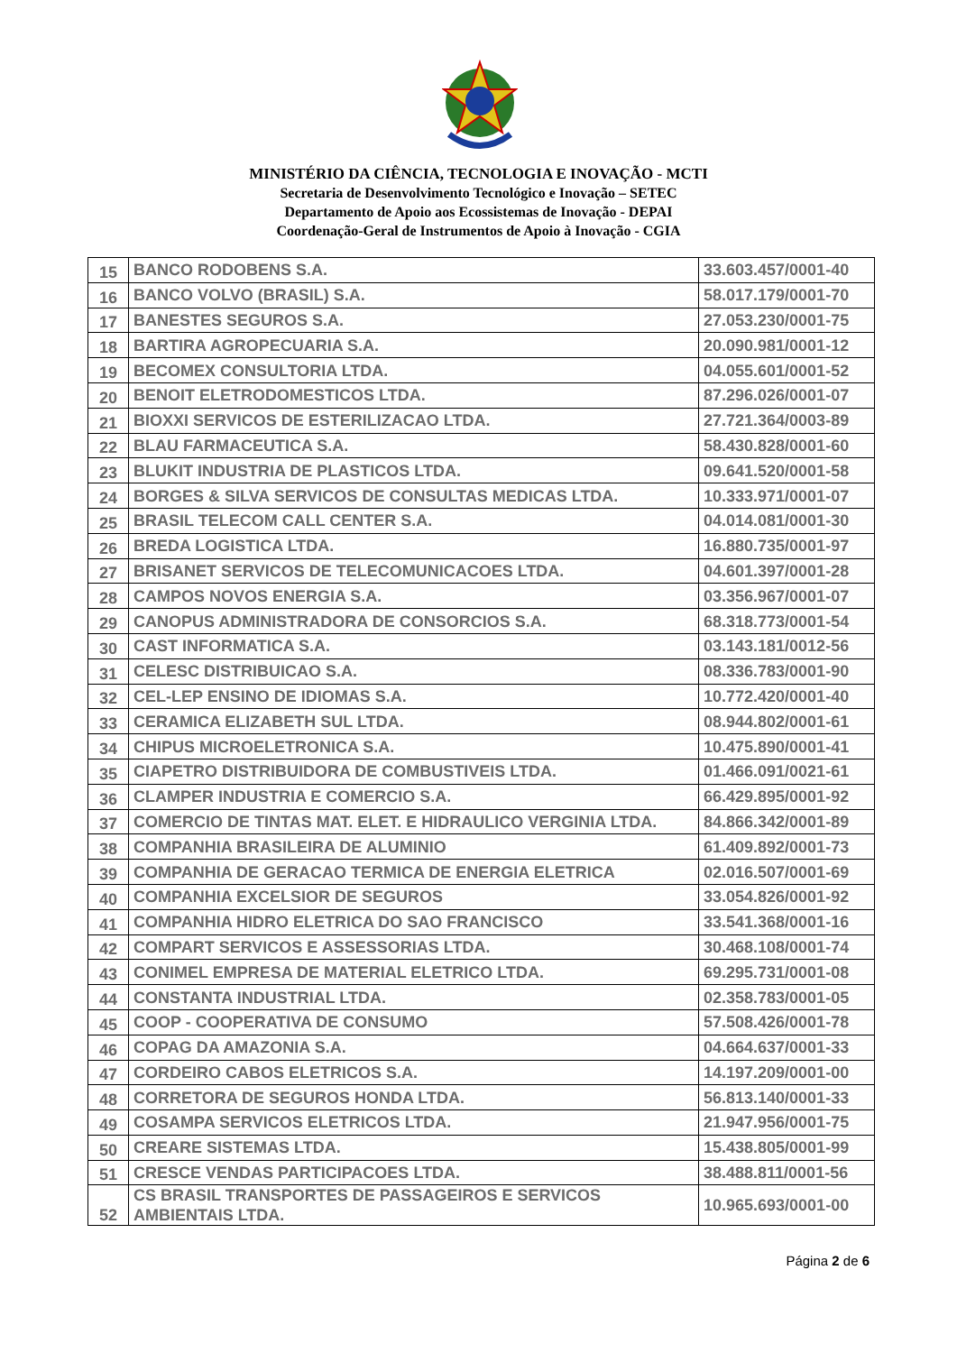MINISTÉRIO DA CIÊNCIA, TECNOLOGIA E INOVAÇÃO - MCTI
Secretaria de Desenvolvimento Tecnológico e Inovação – SETEC
Departamento de Apoio aos Ecossistemas de Inovação - DEPAI
Coordenação-Geral de Instrumentos de Apoio à Inovação - CGIA
| 15 | BANCO RODOBENS S.A. | 33.603.457/0001-40 |
| 16 | BANCO VOLVO (BRASIL) S.A. | 58.017.179/0001-70 |
| 17 | BANESTES SEGUROS S.A. | 27.053.230/0001-75 |
| 18 | BARTIRA AGROPECUARIA S.A. | 20.090.981/0001-12 |
| 19 | BECOMEX CONSULTORIA LTDA. | 04.055.601/0001-52 |
| 20 | BENOIT ELETRODOMESTICOS LTDA. | 87.296.026/0001-07 |
| 21 | BIOXXI SERVICOS DE ESTERILIZACAO LTDA. | 27.721.364/0003-89 |
| 22 | BLAU FARMACEUTICA S.A. | 58.430.828/0001-60 |
| 23 | BLUKIT INDUSTRIA DE PLASTICOS LTDA. | 09.641.520/0001-58 |
| 24 | BORGES & SILVA SERVICOS DE CONSULTAS MEDICAS LTDA. | 10.333.971/0001-07 |
| 25 | BRASIL TELECOM CALL CENTER S.A. | 04.014.081/0001-30 |
| 26 | BREDA LOGISTICA LTDA. | 16.880.735/0001-97 |
| 27 | BRISANET SERVICOS DE TELECOMUNICACOES LTDA. | 04.601.397/0001-28 |
| 28 | CAMPOS NOVOS ENERGIA S.A. | 03.356.967/0001-07 |
| 29 | CANOPUS ADMINISTRADORA DE CONSORCIOS S.A. | 68.318.773/0001-54 |
| 30 | CAST INFORMATICA S.A. | 03.143.181/0012-56 |
| 31 | CELESC DISTRIBUICAO S.A. | 08.336.783/0001-90 |
| 32 | CEL-LEP ENSINO DE IDIOMAS S.A. | 10.772.420/0001-40 |
| 33 | CERAMICA ELIZABETH SUL LTDA. | 08.944.802/0001-61 |
| 34 | CHIPUS MICROELETRONICA S.A. | 10.475.890/0001-41 |
| 35 | CIAPETRO DISTRIBUIDORA DE COMBUSTIVEIS LTDA. | 01.466.091/0021-61 |
| 36 | CLAMPER INDUSTRIA E COMERCIO S.A. | 66.429.895/0001-92 |
| 37 | COMERCIO DE TINTAS MAT. ELET. E HIDRAULICO VERGINIA LTDA. | 84.866.342/0001-89 |
| 38 | COMPANHIA BRASILEIRA DE ALUMINIO | 61.409.892/0001-73 |
| 39 | COMPANHIA DE GERACAO TERMICA DE ENERGIA ELETRICA | 02.016.507/0001-69 |
| 40 | COMPANHIA EXCELSIOR DE SEGUROS | 33.054.826/0001-92 |
| 41 | COMPANHIA HIDRO ELETRICA DO SAO FRANCISCO | 33.541.368/0001-16 |
| 42 | COMPART SERVICOS E ASSESSORIAS LTDA. | 30.468.108/0001-74 |
| 43 | CONIMEL EMPRESA DE MATERIAL ELETRICO LTDA. | 69.295.731/0001-08 |
| 44 | CONSTANTA INDUSTRIAL LTDA. | 02.358.783/0001-05 |
| 45 | COOP - COOPERATIVA DE CONSUMO | 57.508.426/0001-78 |
| 46 | COPAG DA AMAZONIA S.A. | 04.664.637/0001-33 |
| 47 | CORDEIRO CABOS ELETRICOS S.A. | 14.197.209/0001-00 |
| 48 | CORRETORA DE SEGUROS HONDA LTDA. | 56.813.140/0001-33 |
| 49 | COSAMPA SERVICOS ELETRICOS LTDA. | 21.947.956/0001-75 |
| 50 | CREARE SISTEMAS LTDA. | 15.438.805/0001-99 |
| 51 | CRESCE VENDAS PARTICIPACOES LTDA. | 38.488.811/0001-56 |
| 52 | CS BRASIL TRANSPORTES DE PASSAGEIROS E SERVICOS AMBIENTAIS LTDA. | 10.965.693/0001-00 |
Página 2 de 6